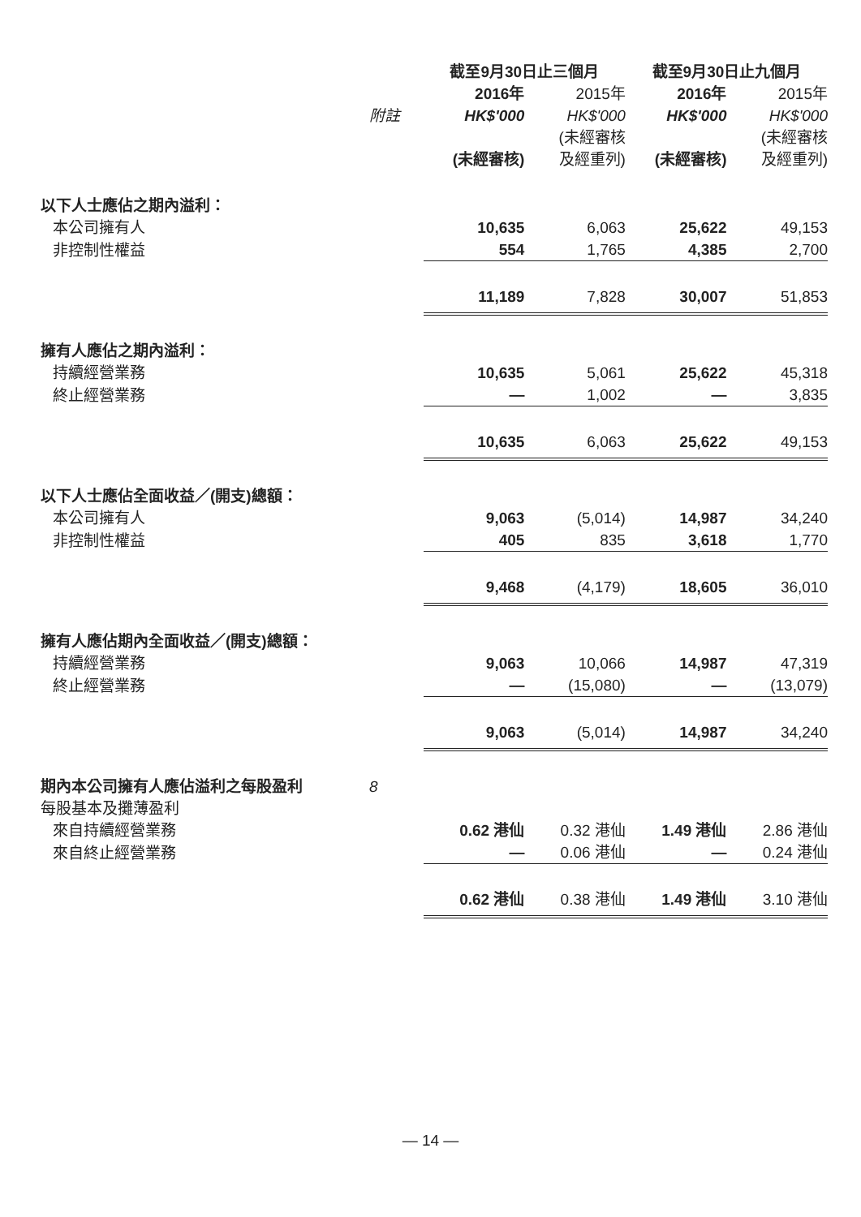| | | 截至9月30日止三個月 | | 截至9月30日止九個月 | |
| --- | --- | --- | --- | --- | --- |
| | | 2016年 | 2015年 | 2016年 | 2015年 |
| | 附註 | HK$'000 | HK$'000 | HK$'000 | HK$'000 |
| | | (未經審核) | (未經審核 及經重列) | (未經審核) | (未經審核 及經重列) |
| 以下人士應佔之期內溢利： | | | | | |
| 本公司擁有人 | | 10,635 | 6,063 | 25,622 | 49,153 |
| 非控制性權益 | | 554 | 1,765 | 4,385 | 2,700 |
| | | 11,189 | 7,828 | 30,007 | 51,853 |
| 擁有人應佔之期內溢利： | | | | | |
| 持續經營業務 | | 10,635 | 5,061 | 25,622 | 45,318 |
| 終止經營業務 | | — | 1,002 | — | 3,835 |
| | | 10,635 | 6,063 | 25,622 | 49,153 |
| 以下人士應佔全面收益／(開支)總額： | | | | | |
| 本公司擁有人 | | 9,063 | (5,014) | 14,987 | 34,240 |
| 非控制性權益 | | 405 | 835 | 3,618 | 1,770 |
| | | 9,468 | (4,179) | 18,605 | 36,010 |
| 擁有人應佔期內全面收益／(開支)總額： | | | | | |
| 持續經營業務 | | 9,063 | 10,066 | 14,987 | 47,319 |
| 終止經營業務 | | — | (15,080) | — | (13,079) |
| | | 9,063 | (5,014) | 14,987 | 34,240 |
| 期內本公司擁有人應佔溢利之每股盈利 | 8 | | | | |
| 每股基本及攤薄盈利 | | | | | |
| 來自持續經營業務 | | 0.62 港仙 | 0.32 港仙 | 1.49 港仙 | 2.86 港仙 |
| 來自終止經營業務 | | — | 0.06 港仙 | — | 0.24 港仙 |
| | | 0.62 港仙 | 0.38 港仙 | 1.49 港仙 | 3.10 港仙 |
— 14 —